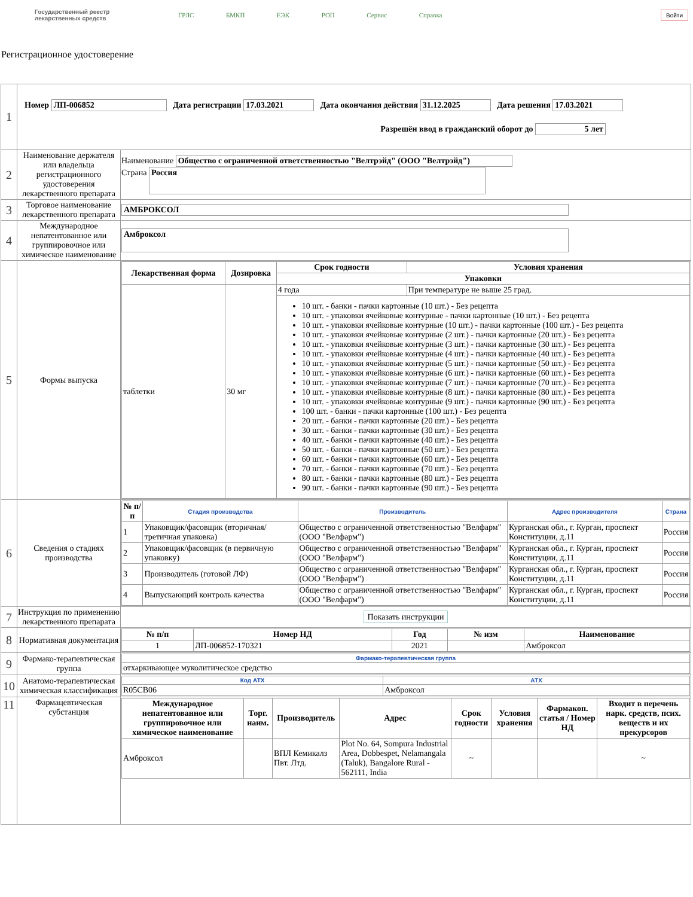Государственный реестр
лекарственных средств
ГРЛС БМКП ЕЭК РОП Сервис Справка
Войти
Регистрационное удостоверение
| 1 | Номер ЛП-006852 Дата регистрации 17.03.2021 Дата окончания действия 31.12.2025 Дата решения 17.03.2021 Разрешён ввод в гражданский оборот до 5 лет | |
| 2 | Наименование держателя или владельца регистрационного удостоверения лекарственного препарата | Наименование Общество с ограниченной ответственностью "Велтрэйд" (ООО "Велтрэйд") Страна Россия |
| 3 | Торговое наименование лекарственного препарата | АМБРОКСОЛ |
| 4 | Международное непатентованное или группировочное или химическое наименование | Амброксол |
| 5 | Формы выпуска | / Лекарственная форма / Дозировка / Срок годности / Условия хранения / / --- / --- / --- / --- / / / / Упаковки / / / таблетки / 30 мг / 4 года / При температуре не выше 25 град. / / / / 10 шт. - банки - пачки картонные (10 шт.) - Без рецепта 10 шт. - упаковки ячейковые контурные - пачки картонные (10 шт.) - Без рецепта 10 шт. - упаковки ячейковые контурные (10 шт.) - пачки картонные (100 шт.) - Без рецепта 10 шт. - упаковки ячейковые контурные (2 шт.) - пачки картонные (20 шт.) - Без рецепта 10 шт. - упаковки ячейковые контурные (3 шт.) - пачки картонные (30 шт.) - Без рецепта 10 шт. - упаковки ячейковые контурные (4 шт.) - пачки картонные (40 шт.) - Без рецепта 10 шт. - упаковки ячейковые контурные (5 шт.) - пачки картонные (50 шт.) - Без рецепта 10 шт. - упаковки ячейковые контурные (6 шт.) - пачки картонные (60 шт.) - Без рецепта 10 шт. - упаковки ячейковые контурные (7 шт.) - пачки картонные (70 шт.) - Без рецепта 10 шт. - упаковки ячейковые контурные (8 шт.) - пачки картонные (80 шт.) - Без рецепта 10 шт. - упаковки ячейковые контурные (9 шт.) - пачки картонные (90 шт.) - Без рецепта 100 шт. - банки - пачки картонные (100 шт.) - Без рецепта 20 шт. - банки - пачки картонные (20 шт.) - Без рецепта 30 шт. - банки - пачки картонные (30 шт.) - Без рецепта 40 шт. - банки - пачки картонные (40 шт.) - Без рецепта 50 шт. - банки - пачки картонные (50 шт.) - Без рецепта 60 шт. - банки - пачки картонные (60 шт.) - Без рецепта 70 шт. - банки - пачки картонные (70 шт.) - Без рецепта 80 шт. - банки - пачки картонные (80 шт.) - Без рецепта 90 шт. - банки - пачки картонные (90 шт.) - Без рецепта / / |
| 6 | Сведения о стадиях производства | / № п/п / Стадия производства / Производитель / Адрес производителя / Страна / / --- / --- / --- / --- / --- / / 1 / Упаковщик/фасовщик (вторичная/третичная упаковка) / Общество с ограниченной ответственностью "Велфарм" (ООО "Велфарм") / Курганская обл., г. Курган, проспект Конституции, д.11 / Россия / / 2 / Упаковщик/фасовщик (в первичную упаковку) / Общество с ограниченной ответственностью "Велфарм" (ООО "Велфарм") / Курганская обл., г. Курган, проспект Конституции, д.11 / Россия / / 3 / Производитель (готовой ЛФ) / Общество с ограниченной ответственностью "Велфарм" (ООО "Велфарм") / Курганская обл., г. Курган, проспект Конституции, д.11 / Россия / / 4 / Выпускающий контроль качества / Общество с ограниченной ответственностью "Велфарм" (ООО "Велфарм") / Курганская обл., г. Курган, проспект Конституции, д.11 / Россия / |
| 7 | Инструкция по применению лекарственного препарата | Показать инструкции |
| 8 | Нормативная документация | / № п/п / Номер НД / Год / № изм / Наименование / / --- / --- / --- / --- / --- / / 1 / ЛП-006852-170321 / 2021 / / Амброксол / |
| 9 | Фармако-терапевтическая группа | / Фармако-терапевтическая группа / / --- / / отхаркивающее муколитическое средство / |
| 10 | Анатомо-терапевтическая химическая классификация | / Код АТХ / АТХ / / --- / --- / / R05CB06 / Амброксол / |
| 11 | Фармацевтическая субстанция | / Международное непатентованное или группировочное или химическое наименование / Торг. наим. / Производитель / Адрес / Срок годности / Условия хранения / Фармакоп. статья / Номер НД / Входит в перечень нарк. средств, псих. веществ и их прекурсоров / / --- / --- / --- / --- / --- / --- / --- / --- / / Амброксол / / ВПЛ Кемикалз Пвт. Лтд. / Plot No. 64, Sompura Industrial Area, Dobbespet, Nelamangala (Taluk), Bangalore Rural - 562111, India / ~ / / / ~ / |